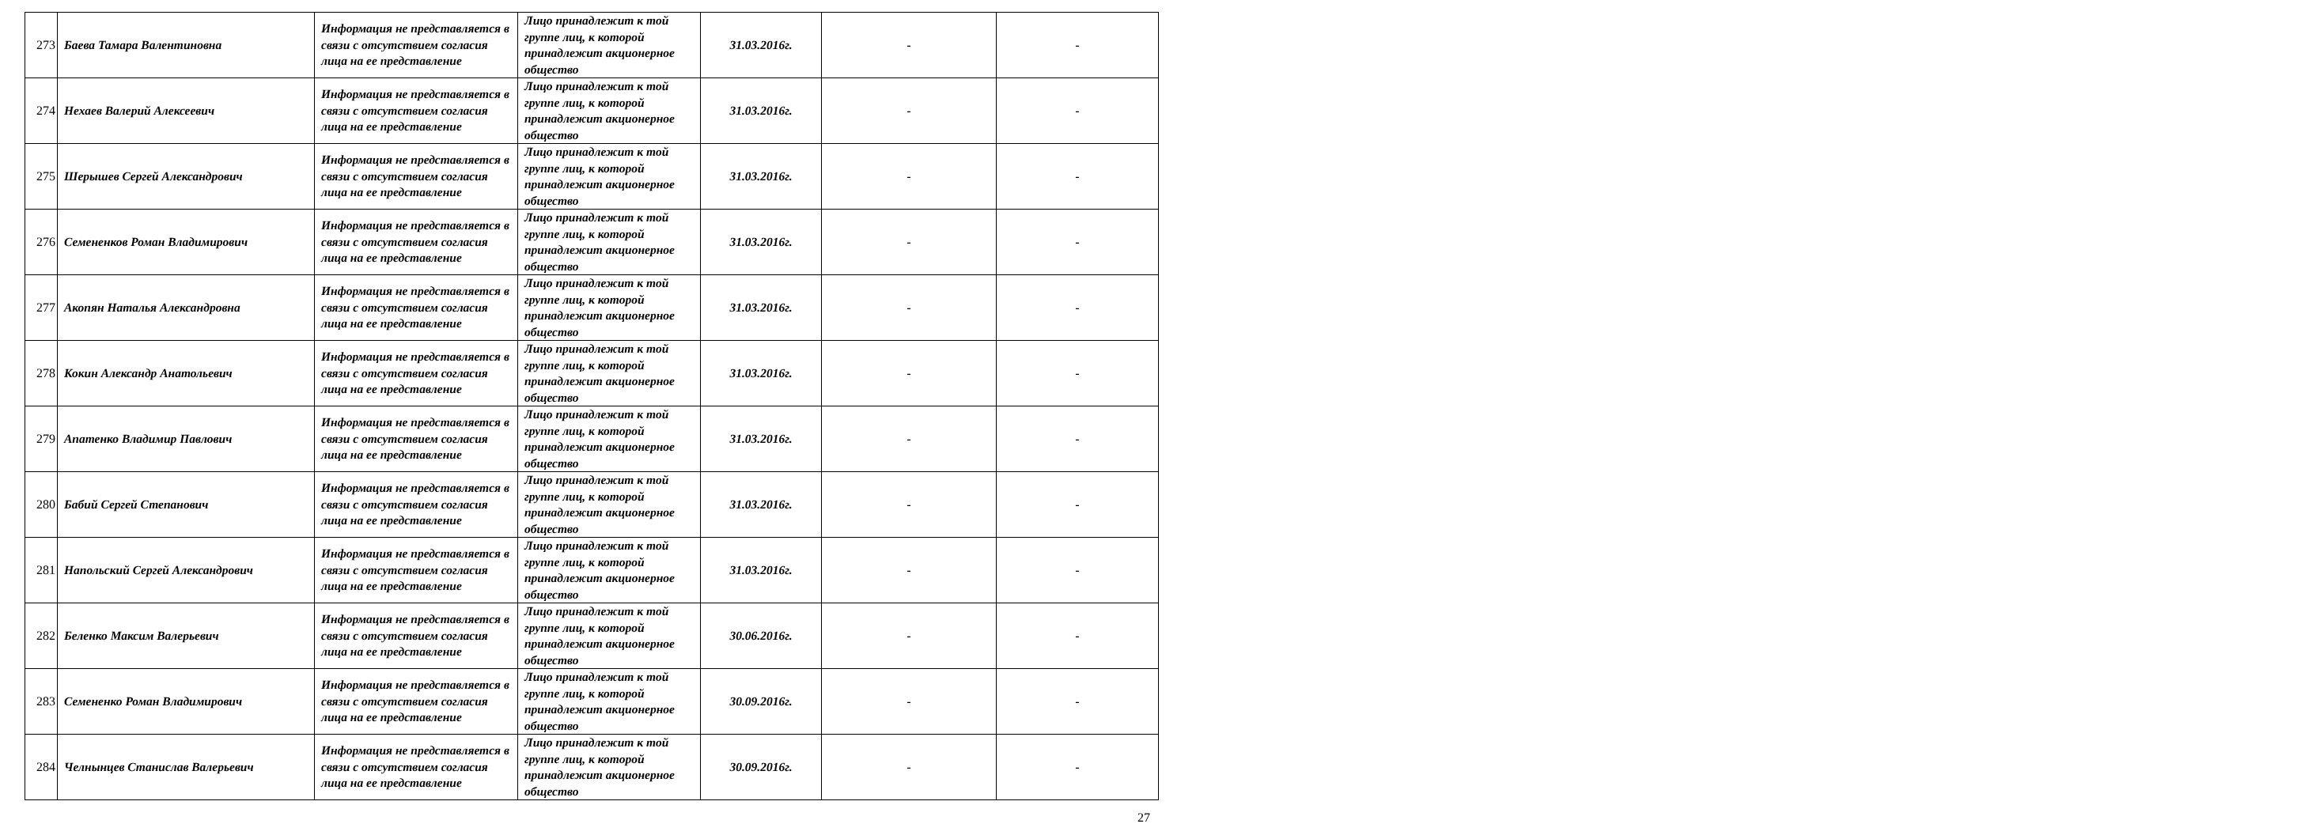| 273 | Баева Тамара Валентиновна | Информация не представляется в связи с отсутствием согласия лица на ее представление | Лицо принадлежит к той группе лиц, к которой принадлежит акционерное общество | 31.03.2016г. | - | - |
| 274 | Нехаев Валерий Алексеевич | Информация не представляется в связи с отсутствием согласия лица на ее представление | Лицо принадлежит к той группе лиц, к которой принадлежит акционерное общество | 31.03.2016г. | - | - |
| 275 | Шерышев Сергей Александрович | Информация не представляется в связи с отсутствием согласия лица на ее представление | Лицо принадлежит к той группе лиц, к которой принадлежит акционерное общество | 31.03.2016г. | - | - |
| 276 | Семененков Роман Владимирович | Информация не представляется в связи с отсутствием согласия лица на ее представление | Лицо принадлежит к той группе лиц, к которой принадлежит акционерное общество | 31.03.2016г. | - | - |
| 277 | Акопян Наталья Александровна | Информация не представляется в связи с отсутствием согласия лица на ее представление | Лицо принадлежит к той группе лиц, к которой принадлежит акционерное общество | 31.03.2016г. | - | - |
| 278 | Кокин Александр Анатольевич | Информация не представляется в связи с отсутствием согласия лица на ее представление | Лицо принадлежит к той группе лиц, к которой принадлежит акционерное общество | 31.03.2016г. | - | - |
| 279 | Апатенко Владимир Павлович | Информация не представляется в связи с отсутствием согласия лица на ее представление | Лицо принадлежит к той группе лиц, к которой принадлежит акционерное общество | 31.03.2016г. | - | - |
| 280 | Бабий Сергей Степанович | Информация не представляется в связи с отсутствием согласия лица на ее представление | Лицо принадлежит к той группе лиц, к которой принадлежит акционерное общество | 31.03.2016г. | - | - |
| 281 | Напольский Сергей Александрович | Информация не представляется в связи с отсутствием согласия лица на ее представление | Лицо принадлежит к той группе лиц, к которой принадлежит акционерное общество | 31.03.2016г. | - | - |
| 282 | Беленко Максим Валерьевич | Информация не представляется в связи с отсутствием согласия лица на ее представление | Лицо принадлежит к той группе лиц, к которой принадлежит акционерное общество | 30.06.2016г. | - | - |
| 283 | Семененко Роман Владимирович | Информация не представляется в связи с отсутствием согласия лица на ее представление | Лицо принадлежит к той группе лиц, к которой принадлежит акционерное общество | 30.09.2016г. | - | - |
| 284 | Челнынцев Станислав Валерьевич | Информация не представляется в связи с отсутствием согласия лица на ее представление | Лицо принадлежит к той группе лиц, к которой принадлежит акционерное общество | 30.09.2016г. | - | - |
27